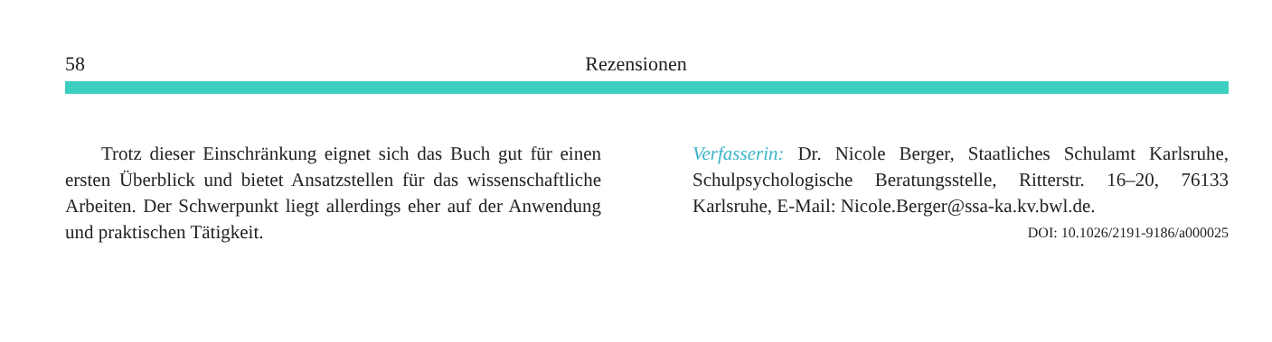58 Rezensionen
Trotz dieser Einschränkung eignet sich das Buch gut für einen ersten Überblick und bietet Ansatzstellen für das wissenschaftliche Arbeiten. Der Schwerpunkt liegt allerdings eher auf der Anwendung und praktischen Tätigkeit.
Verfasserin: Dr. Nicole Berger, Staatliches Schulamt Karlsruhe, Schulpsychologische Beratungsstelle, Ritterstr. 16–20, 76133 Karlsruhe, E-Mail: Nicole.Berger@ssa-ka.kv.bwl.de.
DOI: 10.1026/2191-9186/a000025